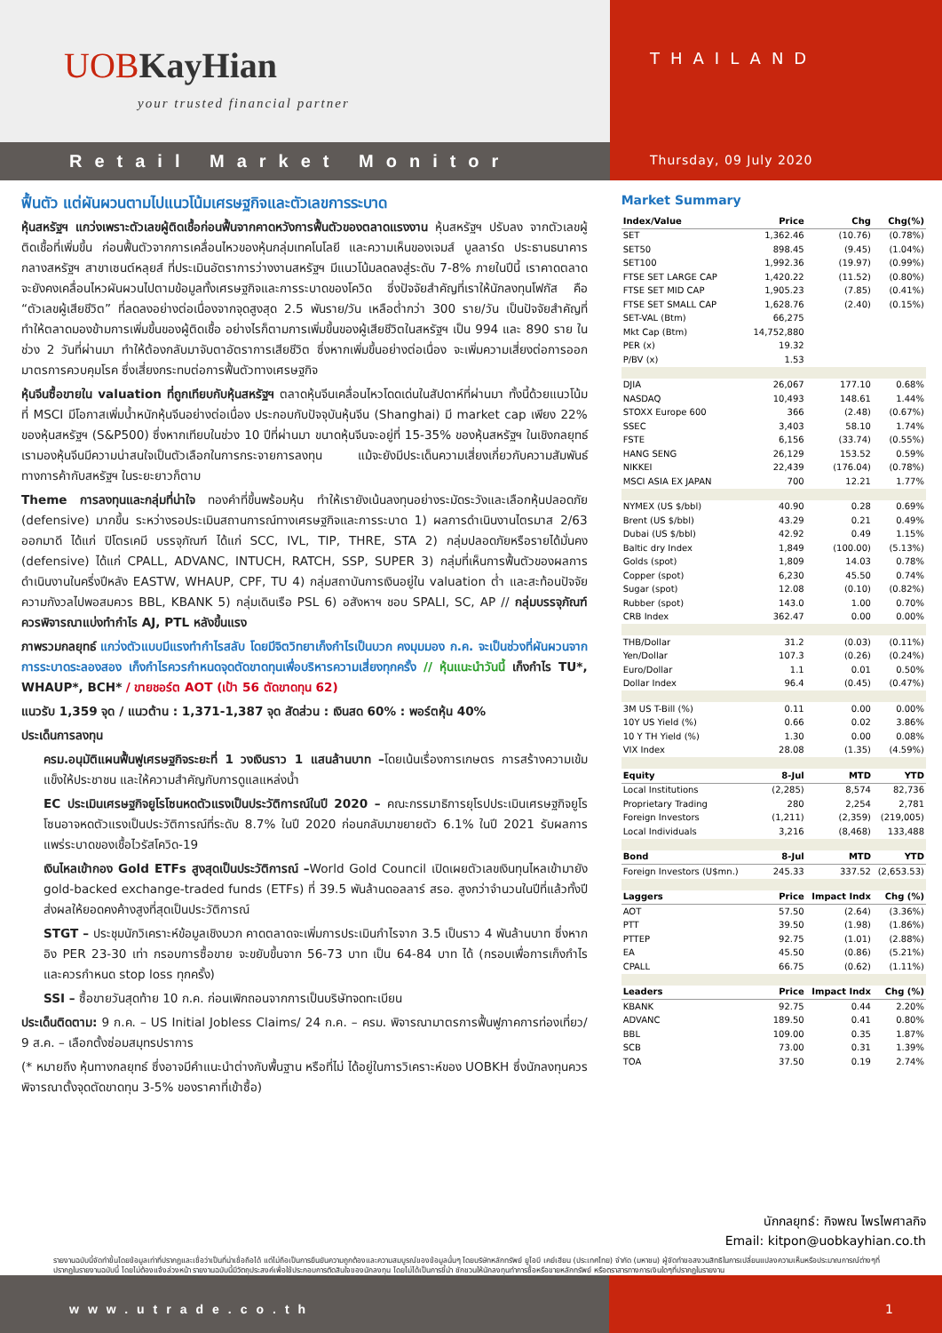UOBKayHian
your trusted financial partner
Retail Market Monitor
THAILAND
Thursday, 09 July 2020
ฟื้นตัว แต่ผันผวนตามไปแนวโน้มเศรษฐกิจและตัวเลขการระบาด
หุ้นสหรัฐฯ แกว่งเพราะตัวเลขผู้ติดเชื้อก่อนฟื้นจากคาดหวังการฟื้นตัวของตลาดแรงงาน หุ้นสหรัฐฯ ปรับลง จากตัวเลขผู้ติดเชื้อที่เพิ่มขึ้น ก่อนฟื้นตัวจากการเคลื่อนไหวของหุ้นกลุ่มเทคโนโลยี และความเห็นของเจมส์ บูลลาร์ด ประธานธนาคารกลางสหรัฐฯ สาขาเซนต์หลุยส์ ที่ประเมินอัตราการว่างงานสหรัฐฯ มีแนวโน้มลดลงสู่ระดับ 7-8% ภายในปีนี้ เราคาดตลาดจะยังคงเคลื่อนไหวผันผวนไปตามข้อมูลทั้งเศรษฐกิจและการระบาดของโควิด ซึ่งปัจจัยสำคัญที่เราให้นักลงทุนโฟกัส คือ “ตัวเลขผู้เสียชีวิต” ที่ลดลงอย่างต่อเนื่องจากจุดสูงสุด 2.5 พันราย/วัน เหลือต่ำกว่า 300 ราย/วัน เป็นปัจจัยสำคัญที่ทำให้ตลาดมองข้ามการเพิ่มขึ้นของผู้ติดเชื้อ อย่างไรก็ตามการเพิ่มขึ้นของผู้เสียชีวิตในสหรัฐฯ เป็น 994 และ 890 ราย ในช่วง 2 วันที่ผ่านมา ทำให้ต้องกลับมาจับตาอัตราการเสียชีวิต ซึ่งหากเพิ่มขึ้นอย่างต่อเนื่อง จะเพิ่มความเสี่ยงต่อการออกมาตรการควบคุมโรค ซึ่งเสี่ยงกระทบต่อการฟื้นตัวทางเศรษฐกิจ
หุ้นจีนซื้อขายใน valuation ที่ถูกเทียบกับหุ้นสหรัฐฯ ตลาดหุ้นจีนเคลื่อนไหวโดดเด่นในสัปดาห์ที่ผ่านมา ทั้งนี้ด้วยแนวโน้มที่ MSCI มีโอกาสเพิ่มน้ำหนักหุ้นจีนอย่างต่อเนื่อง ประกอบกับปัจจุบันหุ้นจีน (Shanghai) มี market cap เพียง 22% ของหุ้นสหรัฐฯ (S&P500) ซึ่งหากเทียบในช่วง 10 ปีที่ผ่านมา ขนาดหุ้นจีนจะอยู่ที่ 15-35% ของหุ้นสหรัฐฯ ในเชิงกลยุทธ์เรามองหุ้นจีนมีความน่าสนใจเป็นตัวเลือกในการกระจายการลงทุน แม้จะยังมีประเด็นความเสี่ยงเกี่ยวกับความสัมพันธ์ทางการค้ากับสหรัฐฯ ในระยะยาวก็ตาม
Theme การลงทุนและกลุ่มที่น่าใจ ทองคำที่ขึ้นพร้อมหุ้น ทำให้เรายังเน้นลงทุนอย่างระมัดระวังและเลือกหุ้นปลอดภัย (defensive) มากขึ้น ระหว่างรอประเมินสถานการณ์ทางเศรษฐกิจและการระบาด 1) ผลการดำเนินงานไตรมาส 2/63 ออกมาดี ได้แก่ ปิโตรเคมี บรรจุภัณฑ์ ได้แก่ SCC, IVL, TIP, THRE, STA 2) กลุ่มปลอดภัยหรือรายได้มั่นคง (defensive) ได้แก่ CPALL, ADVANC, INTUCH, RATCH, SSP, SUPER 3) กลุ่มที่เห็นการฟื้นตัวของผลการดำเนินงานในครึ่งปีหลัง EASTW, WHAUP, CPF, TU 4) กลุ่มสถาบันการเงินอยู่ใน valuation ต่ำ และสะท้อนปัจจัยความกังวลไปพอสมควร BBL, KBANK 5) กลุ่มเดินเรือ PSL 6) อสังหาฯ ชอบ SPALI, SC, AP // กลุ่มบรรจุภัณฑ์ ควรพิจารณาแบ่งทำกำไร AJ, PTL หลังขึ้นแรง
ภาพรวมกลยุทธ์ แกว่งตัวแบบมีแรงทำกำไรสลับ โดยมีจิตวิทยาเก็งกำไรเป็นบวก คงมุมมอง ก.ค. จะเป็นช่วงที่ผันผวนจากการระบาดระลองสอง เก็งกำไรควรกำหนดจุดตัดขาดทุนเพื่อบริหารความเสี่ยงทุกครั้ง // หุ้นแนะนำวันนี้ เก็งกำไร TU*, WHAUP*, BCH* / ขายชอร์ต AOT (เป้า 56 ตัดขาดทุน 62)
แนวรับ 1,359 จุด / แนวต้าน : 1,371-1,387 จุด สัดส่วน : เงินสด 60% : พอร์ตหุ้น 40%
ประเด็นการลงทุน
ครม.อนุมัติแผนฟื้นฟูเศรษฐกิจระยะที่ 1 วงเงินราว 1 แสนล้านบาท –โดยเน้นเรื่องการเกษตร การสร้างความเข้มแข็งให้ประชาชน และให้ความสำคัญกับการดูแลแหล่งน้ำ
EC ประเมินเศรษฐกิจยูโรโซนหดตัวแรงเป็นประวัติการณ์ในปี 2020 – คณะกรรมาธิการยุโรปประเมินเศรษฐกิจยูโรโซนอาจหดตัวแรงเป็นประวัติการณ์ที่ระดับ 8.7% ในปี 2020 ก่อนกลับมาขยายตัว 6.1% ในปี 2021 รับผลการแพร่ระบาดของเชื้อไวรัสโควิด-19
เงินไหลเข้ากอง Gold ETFs สูงสุดเป็นประวัติการณ์ –World Gold Council เปิดเผยตัวเลขเงินทุนไหลเข้ามายัง gold-backed exchange-traded funds (ETFs) ที่ 39.5 พันล้านดอลลาร์ สรอ. สูงกว่าจำนวนในปีที่แล้วทั้งปี ส่งผลให้ยอดคงค้างสูงที่สุดเป็นประวัติการณ์
STGT – ประชุมนักวิเคราะห์ข้อมูลเชิงบวก คาดตลาดจะเพิ่มการประเมินกำไรจาก 3.5 เป็นราว 4 พันล้านบาท ซึ่งหากอิง PER 23-30 เท่า กรอบการซื้อขาย จะขยับขึ้นจาก 56-73 บาท เป็น 64-84 บาท ได้ (กรอบเพื่อการเก็งกำไร และควรกำหนด stop loss ทุกครั้ง)
SSI – ซื้อขายวันสุดท้าย 10 ก.ค. ก่อนเพิกถอนจากการเป็นบริษัทจดทะเบียน
ประเด็นติดตาม: 9 ก.ค. – US Initial Jobless Claims/ 24 ก.ค. – ครม. พิจารณามาตรการฟื้นฟูภาคการท่องเที่ยว/ 9 ส.ค. – เลือกตั้งซ่อมสมุทรปราการ
(* หมายถึง หุ้นทางกลยุทธ์ ซึ่งอาจมีคำแนะนำต่างกับพื้นฐาน หรือที่ไม่ ได้อยู่ในการวิเคราะห์ของ UOBKH ซึ่งนักลงทุนควรพิจารณาตั้งจุดตัดขาดทุน 3-5% ของราคาที่เข้าซื้อ)
Market Summary
| Index/Value | Price | Chg | Chg(%) |
| --- | --- | --- | --- |
| SET | 1,362.46 | (10.76) | (0.78%) |
| SET50 | 898.45 | (9.45) | (1.04%) |
| SET100 | 1,992.36 | (19.97) | (0.99%) |
| FTSE SET LARGE CAP | 1,420.22 | (11.52) | (0.80%) |
| FTSE SET MID CAP | 1,905.23 | (7.85) | (0.41%) |
| FTSE SET SMALL CAP | 1,628.76 | (2.40) | (0.15%) |
| SET-VAL (Btm) | 66,275 | | |
| Mkt Cap (Btm) | 14,752,880 | | |
| PER (x) | 19.32 | | |
| P/BV (x) | 1.53 | | |
| DJIA | 26,067 | 177.10 | 0.68% |
| NASDAQ | 10,493 | 148.61 | 1.44% |
| STOXX Europe 600 | 366 | (2.48) | (0.67%) |
| SSEC | 3,403 | 58.10 | 1.74% |
| FSTE | 6,156 | (33.74) | (0.55%) |
| HANG SENG | 26,129 | 153.52 | 0.59% |
| NIKKEI | 22,439 | (176.04) | (0.78%) |
| MSCI ASIA EX JAPAN | 700 | 12.21 | 1.77% |
| NYMEX (US $/bbl) | 40.90 | 0.28 | 0.69% |
| Brent (US $/bbl) | 43.29 | 0.21 | 0.49% |
| Dubai (US $/bbl) | 42.92 | 0.49 | 1.15% |
| Baltic dry Index | 1,849 | (100.00) | (5.13%) |
| Golds (spot) | 1,809 | 14.03 | 0.78% |
| Copper (spot) | 6,230 | 45.50 | 0.74% |
| Sugar (spot) | 12.08 | (0.10) | (0.82%) |
| Rubber (spot) | 143.0 | 1.00 | 0.70% |
| CRB Index | 362.47 | 0.00 | 0.00% |
| THB/Dollar | 31.2 | (0.03) | (0.11%) |
| Yen/Dollar | 107.3 | (0.26) | (0.24%) |
| Euro/Dollar | 1.1 | 0.01 | 0.50% |
| Dollar Index | 96.4 | (0.45) | (0.47%) |
| 3M US T-Bill (%) | 0.11 | 0.00 | 0.00% |
| 10Y US Yield (%) | 0.66 | 0.02 | 3.86% |
| 10 Y TH Yield (%) | 1.30 | 0.00 | 0.08% |
| VIX Index | 28.08 | (1.35) | (4.59%) |
| Equity | 8-Jul | MTD | YTD |
| Local Institutions | (2,285) | 8,574 | 82,736 |
| Proprietary Trading | 280 | 2,254 | 2,781 |
| Foreign Investors | (1,211) | (2,359) | (219,005) |
| Local Individuals | 3,216 | (8,468) | 133,488 |
| Bond | 8-Jul | MTD | YTD |
| Foreign Investors (U$mn.) | 245.33 | 337.52 | (2,653.53) |
| Laggers | Price | Impact Indx | Chg (%) |
| AOT | 57.50 | (2.64) | (3.36%) |
| PTT | 39.50 | (1.98) | (1.86%) |
| PTTEP | 92.75 | (1.01) | (2.88%) |
| EA | 45.50 | (0.86) | (5.21%) |
| CPALL | 66.75 | (0.62) | (1.11%) |
| Leaders | Price | Impact Indx | Chg (%) |
| KBANK | 92.75 | 0.44 | 2.20% |
| ADVANC | 189.50 | 0.41 | 0.80% |
| BBL | 109.00 | 0.35 | 1.87% |
| SCB | 73.00 | 0.31 | 1.39% |
| TOA | 37.50 | 0.19 | 2.74% |
นักกลยุทธ์: กิจพณ ไพรไพศาลกิจ
Email: kitpon@uobkayhian.co.th
รายงานฉบับนี้จัดทำขึ้นโดยข้อมูลเท่าที่ปรากฏและเชื่อว่าเป็นที่น่าเชื่อถือได้ แต่ไม่ถือเป็นการยืนยันความถูกต้องและความสมบูรณ์ของข้อมูลนั้นๆ โดยบริษัทหลักทรัพย์ ยูโอบี เคย์เฮียน (ประเทศไทย) จำกัด (มหาชน) ผู้จัดทำขอสงวนสิทธิในการเปลี่ยนแปลงความเห็นหรือประมาณการณ์ต่างๆที่ปรากฏในรายงานฉบับนี้ โดยไม่ต้องแจ้งล่วงหน้า รายงานฉบับนี้มีวัตถุประสงค์เพื่อใช้ประกอบการตัดสินใจของนักลงทุน โดยไม่ได้เป็นการชี้นำ ชักชวนให้นักลงทุนทำการซื้อหรือขายหลักทรัพย์ หรือตราสารทางการเงินใดๆที่ปรากฏในรายงาน
www.utrade.co.th 1